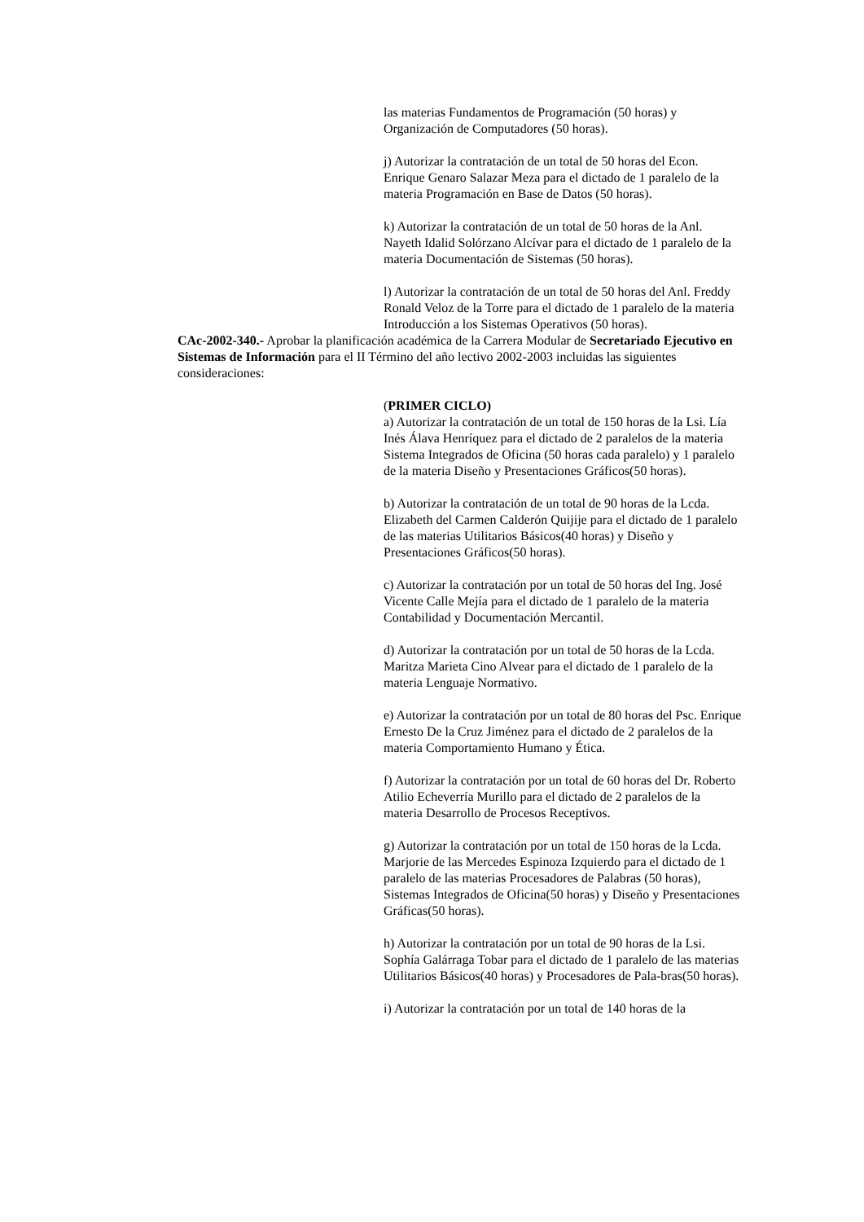las materias Fundamentos de Programación (50 horas) y Organización de Computadores (50 horas).
j) Autorizar la contratación de un total de 50 horas del Econ. Enrique Genaro Salazar Meza para el dictado de 1 paralelo de la materia Programación en Base de Datos (50 horas).
k) Autorizar la contratación de un total de 50 horas de la Anl. Nayeth Idalid Solórzano Alcívar para el dictado de 1 paralelo de la materia Documentación de Sistemas (50 horas).
l) Autorizar la contratación de un total de 50 horas del Anl. Freddy Ronald Veloz de la Torre para el dictado de 1 paralelo de la materia Introducción a los Sistemas Operativos (50 horas).
CAc-2002-340.- Aprobar la planificación académica de la Carrera Modular de Secretariado Ejecutivo en Sistemas de Información para el II Término del año lectivo 2002-2003 incluidas las siguientes consideraciones:
(PRIMER CICLO)
a) Autorizar la contratación de un total de 150 horas de la Lsi. Lía Inés Álava Henríquez para el dictado de 2 paralelos de la materia Sistema Integrados de Oficina (50 horas cada paralelo) y 1 paralelo de la materia Diseño y Presentaciones Gráficos(50 horas).
b) Autorizar la contratación de un total de 90 horas de la Lcda. Elizabeth del Carmen Calderón Quijije para el dictado de 1 paralelo de las materias Utilitarios Básicos(40 horas) y Diseño y Presentaciones Gráficos(50 horas).
c) Autorizar la contratación por un total de 50 horas del Ing. José Vicente Calle Mejía para el dictado de 1 paralelo de la materia Contabilidad y Documentación Mercantil.
d) Autorizar la contratación por un total de 50 horas de la Lcda. Maritza Marieta Cino Alvear para el dictado de 1 paralelo de la materia Lenguaje Normativo.
e) Autorizar la contratación por un total de 80 horas del Psc. Enrique Ernesto De la Cruz Jiménez para el dictado de 2 paralelos de la materia Comportamiento Humano y Ética.
f) Autorizar la contratación por un total de 60 horas del Dr. Roberto Atilio Echeverría Murillo para el dictado de 2 paralelos de la materia Desarrollo de Procesos Receptivos.
g) Autorizar la contratación por un total de 150 horas de la Lcda. Marjorie de las Mercedes Espinoza Izquierdo para el dictado de 1 paralelo de las materias Procesadores de Palabras (50 horas), Sistemas Integrados de Oficina(50 horas) y Diseño y Presentaciones Gráficas(50 horas).
h) Autorizar la contratación por un total de 90 horas de la Lsi. Sophía Galárraga Tobar para el dictado de 1 paralelo de las materias Utilitarios Básicos(40 horas) y Procesadores de Pala-bras(50 horas).
i) Autorizar la contratación por un total de 140 horas de la